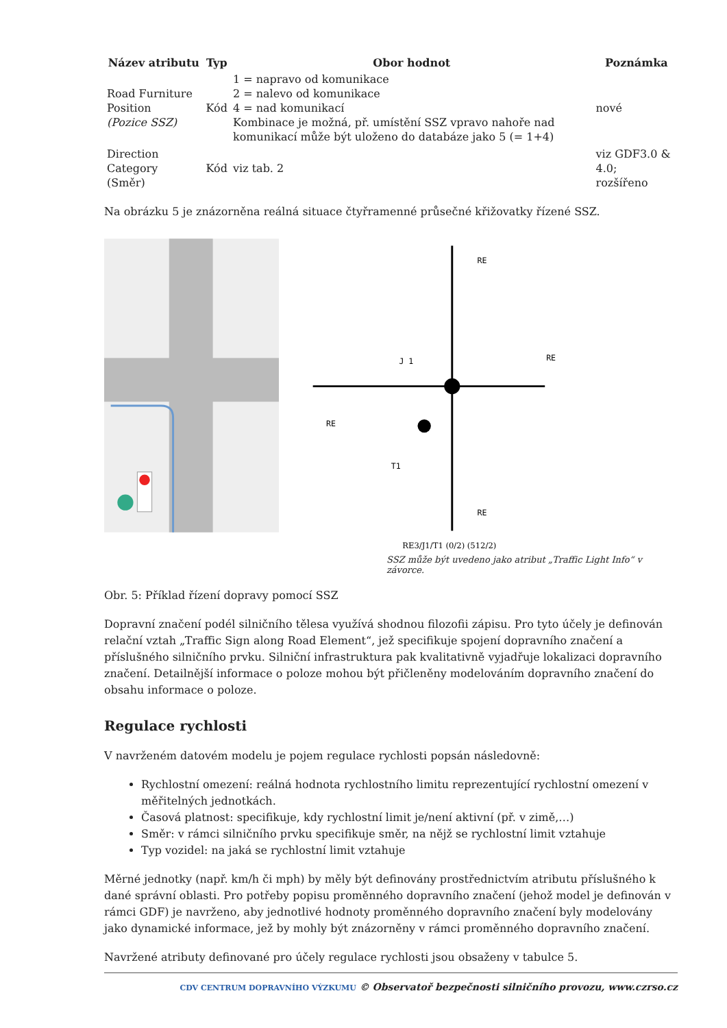| Název atributu | Typ | Obor hodnot | Poznámka |
| --- | --- | --- | --- |
| Road Furniture Position (Pozice SSZ) | Kód | 1 = napravo od komunikace 2 = nalevo od komunikace 4 = nad komunikací Kombinace je možná, př. umístění SSZ vpravo nahoře nad komunikací může být uloženo do databáze jako 5 (= 1+4) | nové |
| Direction Category (Směr) | Kód | viz tab. 2 | viz GDF3.0 & 4.0; rozšířeno |
Na obrázku 5 je znázorněna reálná situace čtyřramenné průsečné křižovatky řízené SSZ.
RE
RE
J 1
RE
T1
RE
RE3/J1/T1 (0/2) (512/2)
SSZ může být uvedeno jako atribut „Traffic Light Info“ v závorce.
Obr. 5: Příklad řízení dopravy pomocí SSZ
Dopravní značení podél silničního tělesa využívá shodnou filozofii zápisu. Pro tyto účely je definován relační vztah „Traffic Sign along Road Element“, jež specifikuje spojení dopravního značení a příslušného silničního prvku. Silniční infrastruktura pak kvalitativně vyjadřuje lokalizaci dopravního značení. Detailnější informace o poloze mohou být přičleněny modelováním dopravního značení do obsahu informace o poloze.
Regulace rychlosti
V navrženém datovém modelu je pojem regulace rychlosti popsán následovně:
Rychlostní omezení: reálná hodnota rychlostního limitu reprezentující rychlostní omezení v měřitelných jednotkách.
Časová platnost: specifikuje, kdy rychlostní limit je/není aktivní (př. v zimě,…)
Směr: v rámci silničního prvku specifikuje směr, na nějž se rychlostní limit vztahuje
Typ vozidel: na jaká se rychlostní limit vztahuje
Měrné jednotky (např. km/h či mph) by měly být definovány prostřednictvím atributu příslušného k dané správní oblasti. Pro potřeby popisu proměnného dopravního značení (jehož model je definován v rámci GDF) je navrženo, aby jednotlivé hodnoty proměnného dopravního značení byly modelovány jako dynamické informace, jež by mohly být znázorněny v rámci proměnného dopravního značení.
Navržené atributy definované pro účely regulace rychlosti jsou obsaženy v tabulce 5.
CDV CENTRUM DOPRAVNÍHO VÝZKUMU © Observatoř bezpečnosti silničního provozu, www.czrso.cz